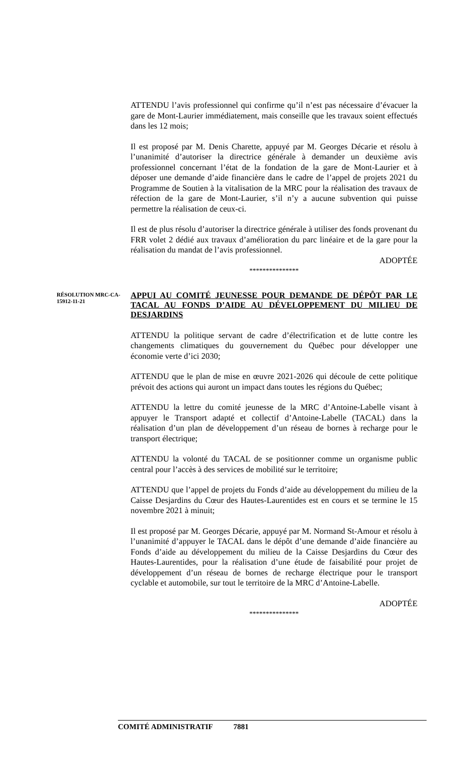ATTENDU l’avis professionnel qui confirme qu’il n’est pas nécessaire d’évacuer la gare de Mont-Laurier immédiatement, mais conseille que les travaux soient effectués dans les 12 mois;
Il est proposé par M. Denis Charette, appuyé par M. Georges Décarie et résolu à l’unanimité d’autoriser la directrice générale à demander un deuxième avis professionnel concernant l’état de la fondation de la gare de Mont-Laurier et à déposer une demande d’aide financière dans le cadre de l’appel de projets 2021 du Programme de Soutien à la vitalisation de la MRC pour la réalisation des travaux de réfection de la gare de Mont-Laurier, s’il n’y a aucune subvention qui puisse permettre la réalisation de ceux-ci.
Il est de plus résolu d’autoriser la directrice générale à utiliser des fonds provenant du FRR volet 2 dédié aux travaux d’amélioration du parc linéaire et de la gare pour la réalisation du mandat de l’avis professionnel.
ADOPTÉE
***************
RÉSOLUTION MRC-CA- 15912-11-21
APPUI AU COMITÉ JEUNESSE POUR DEMANDE DE DÉPÔT PAR LE TACAL AU FONDS D’AIDE AU DÉVELOPPEMENT DU MILIEU DE DESJARDINS
ATTENDU la politique servant de cadre d’électrification et de lutte contre les changements climatiques du gouvernement du Québec pour développer une économie verte d’ici 2030;
ATTENDU que le plan de mise en œuvre 2021-2026 qui découle de cette politique prévoit des actions qui auront un impact dans toutes les régions du Québec;
ATTENDU la lettre du comité jeunesse de la MRC d’Antoine-Labelle visant à appuyer le Transport adapté et collectif d’Antoine-Labelle (TACAL) dans la réalisation d’un plan de développement d’un réseau de bornes à recharge pour le transport électrique;
ATTENDU la volonté du TACAL de se positionner comme un organisme public central pour l’accès à des services de mobilité sur le territoire;
ATTENDU que l’appel de projets du Fonds d’aide au développement du milieu de la Caisse Desjardins du Cœur des Hautes-Laurentides est en cours et se termine le 15 novembre 2021 à minuit;
Il est proposé par M. Georges Décarie, appuyé par M. Normand St-Amour et résolu à l’unanimité d’appuyer le TACAL dans le dépôt d’une demande d’aide financière au Fonds d’aide au développement du milieu de la Caisse Desjardins du Cœur des Hautes-Laurentides, pour la réalisation d’une étude de faisabilité pour projet de développement d’un réseau de bornes de recharge électrique pour le transport cyclable et automobile, sur tout le territoire de la MRC d’Antoine-Labelle.
ADOPTÉE
***************
COMITÉ ADMINISTRATIF 7881